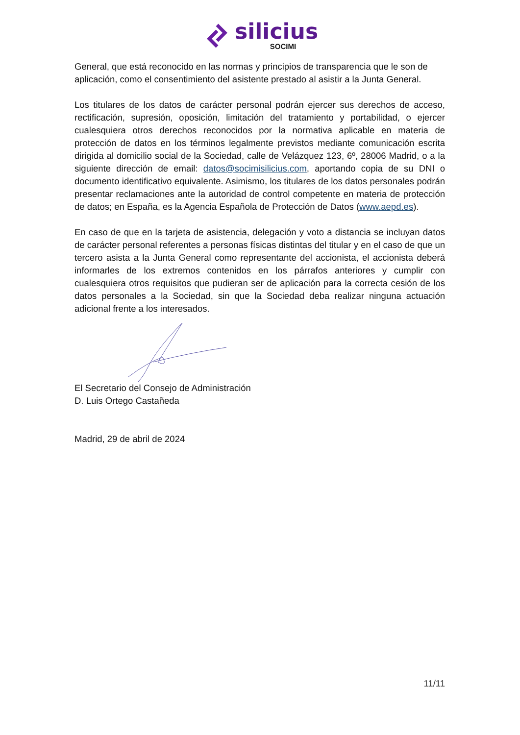silicius
SOCIMI
General, que está reconocido en las normas y principios de transparencia que le son de aplicación, como el consentimiento del asistente prestado al asistir a la Junta General.
Los titulares de los datos de carácter personal podrán ejercer sus derechos de acceso, rectificación, supresión, oposición, limitación del tratamiento y portabilidad, o ejercer cualesquiera otros derechos reconocidos por la normativa aplicable en materia de protección de datos en los términos legalmente previstos mediante comunicación escrita dirigida al domicilio social de la Sociedad, calle de Velázquez 123, 6º, 28006 Madrid, o a la siguiente dirección de email: datos@socimisilicius.com, aportando copia de su DNI o documento identificativo equivalente. Asimismo, los titulares de los datos personales podrán presentar reclamaciones ante la autoridad de control competente en materia de protección de datos; en España, es la Agencia Española de Protección de Datos (www.aepd.es).
En caso de que en la tarjeta de asistencia, delegación y voto a distancia se incluyan datos de carácter personal referentes a personas físicas distintas del titular y en el caso de que un tercero asista a la Junta General como representante del accionista, el accionista deberá informarles de los extremos contenidos en los párrafos anteriores y cumplir con cualesquiera otros requisitos que pudieran ser de aplicación para la correcta cesión de los datos personales a la Sociedad, sin que la Sociedad deba realizar ninguna actuación adicional frente a los interesados.
El Secretario del Consejo de Administración
D. Luis Ortego Castañeda
Madrid, 29 de abril de 2024
11/11